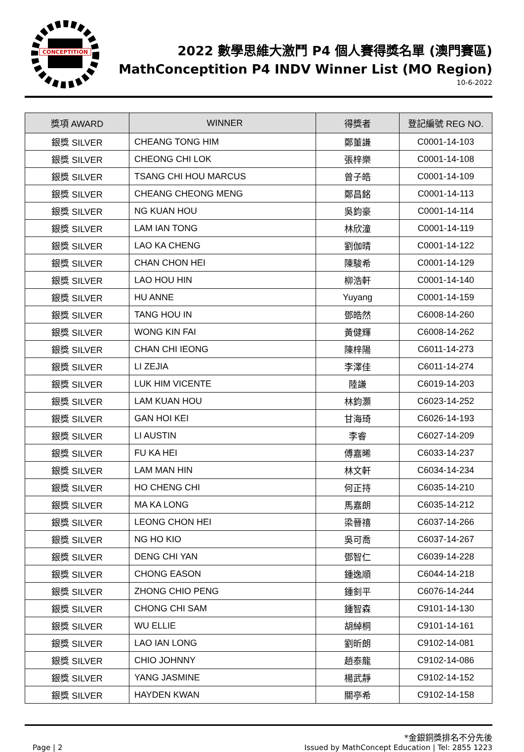CONCEPTITION
2022 數學思維大激鬥 P4 個人賽得獎名單 (澳門賽區)
MathConceptition P4 INDV Winner List (MO Region)
10-6-2022
| 獎項 AWARD | WINNER | 得獎者 | 登記編號 REG NO. |
| --- | --- | --- | --- |
| 銀獎 SILVER | CHEANG TONG HIM | 鄭董謙 | C0001-14-103 |
| 銀獎 SILVER | CHEONG CHI LOK | 張梓樂 | C0001-14-108 |
| 銀獎 SILVER | TSANG CHI HOU MARCUS | 曾子皓 | C0001-14-109 |
| 銀獎 SILVER | CHEANG CHEONG MENG | 鄭昌銘 | C0001-14-113 |
| 銀獎 SILVER | NG KUAN HOU | 吳鈞豪 | C0001-14-114 |
| 銀獎 SILVER | LAM IAN TONG | 林欣潼 | C0001-14-119 |
| 銀獎 SILVER | LAO KA CHENG | 劉伽晴 | C0001-14-122 |
| 銀獎 SILVER | CHAN CHON HEI | 陳駿希 | C0001-14-129 |
| 銀獎 SILVER | LAO HOU HIN | 柳浩軒 | C0001-14-140 |
| 銀獎 SILVER | HU ANNE | Yuyang | C0001-14-159 |
| 銀獎 SILVER | TANG HOU IN | 鄧皓然 | C6008-14-260 |
| 銀獎 SILVER | WONG KIN FAI | 黃健輝 | C6008-14-262 |
| 銀獎 SILVER | CHAN CHI IEONG | 陳梓陽 | C6011-14-273 |
| 銀獎 SILVER | LI ZEJIA | 李澤佳 | C6011-14-274 |
| 銀獎 SILVER | LUK HIM VICENTE | 陸謙 | C6019-14-203 |
| 銀獎 SILVER | LAM KUAN HOU | 林鈞灝 | C6023-14-252 |
| 銀獎 SILVER | GAN HOI KEI | 甘海琦 | C6026-14-193 |
| 銀獎 SILVER | LI AUSTIN | 李睿 | C6027-14-209 |
| 銀獎 SILVER | FU KA HEI | 傅嘉晞 | C6033-14-237 |
| 銀獎 SILVER | LAM MAN HIN | 林文軒 | C6034-14-234 |
| 銀獎 SILVER | HO CHENG CHI | 何正持 | C6035-14-210 |
| 銀獎 SILVER | MA KA LONG | 馬嘉朗 | C6035-14-212 |
| 銀獎 SILVER | LEONG CHON HEI | 梁晉禧 | C6037-14-266 |
| 銀獎 SILVER | NG HO KIO | 吳可喬 | C6037-14-267 |
| 銀獎 SILVER | DENG CHI YAN | 鄧智仁 | C6039-14-228 |
| 銀獎 SILVER | CHONG EASON | 鍾逸順 | C6044-14-218 |
| 銀獎 SILVER | ZHONG CHIO PENG | 鍾釗平 | C6076-14-244 |
| 銀獎 SILVER | CHONG CHI SAM | 鍾智森 | C9101-14-130 |
| 銀獎 SILVER | WU ELLIE | 胡綽桐 | C9101-14-161 |
| 銀獎 SILVER | LAO IAN LONG | 劉昕朗 | C9102-14-081 |
| 銀獎 SILVER | CHIO JOHNNY | 趙泰龍 | C9102-14-086 |
| 銀獎 SILVER | YANG JASMINE | 楊武靜 | C9102-14-152 |
| 銀獎 SILVER | HAYDEN KWAN | 關亭希 | C9102-14-158 |
Page | 2
*金銀銅獎排名不分先後
Issued by MathConcept Education | Tel: 2855 1223